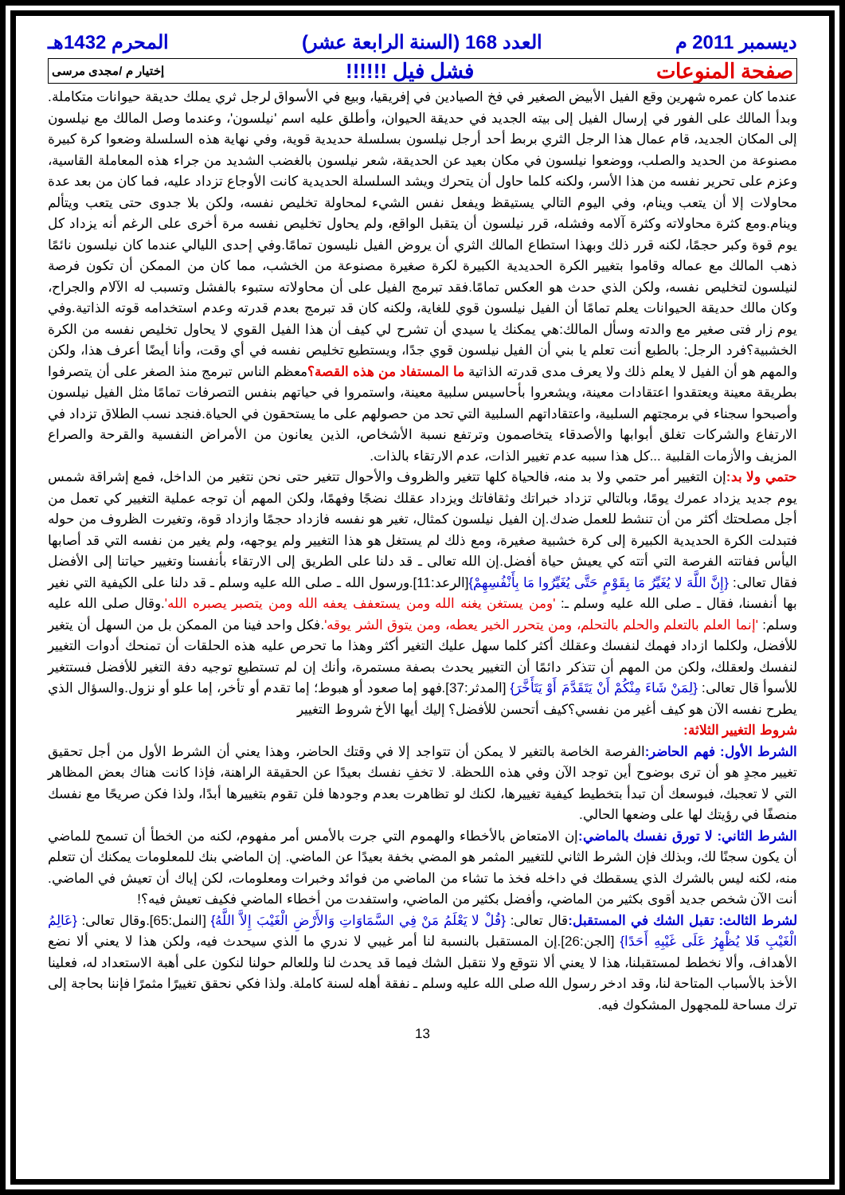ديسمبر 2011 م العدد 168 (السنة الرابعة عشر) المحرم 1432هـ
صفحة المنوعات فشل فيل !!!!!! إختيار م /مجدى مرسى
عندما كان عمره شهرين وقع الفيل الأبيض الصغير في فخ الصيادين في إفريقيا، وبيع في الأسواق لرجل ثري يملك حديقة حيوانات متكاملة. وبدأ المالك على الفور في إرسال الفيل إلى بيته الجديد في حديقة الحيوان، وأطلق عليه اسم 'نيلسون'، وعندما وصل المالك مع نيلسون إلى المكان الجديد، قام عمال هذا الرجل الثري بربط أحد أرجل نيلسون بسلسلة حديدية قوية، وفي نهاية هذه السلسلة وضعوا كرة كبيرة مصنوعة من الحديد والصلب، ووضعوا نيلسون في مكان بعيد عن الحديقة، شعر نيلسون بالغضب الشديد من جراء هذه المعاملة القاسية، وعزم على تحرير نفسه من هذا الأسر، ولكنه كلما حاول أن يتحرك ويشد السلسلة الحديدية كانت الأوجاع تزداد عليه، فما كان من بعد عدة محاولات إلا أن يتعب وينام، وفي اليوم التالي يستيقظ ويفعل نفس الشيء لمحاولة تخليص نفسه، ولكن بلا جدوى حتى يتعب ويتألم وينام.ومع كثرة محاولاته وكثرة آلامه وفشله، قرر نيلسون أن يتقبل الواقع، ولم يحاول تخليص نفسه مرة أخرى على الرغم أنه يزداد كل يوم قوة وكبر حجمًا، لكنه قرر ذلك وبهذا استطاع المالك الثري أن يروض الفيل نليسون تمامًا.وفي إحدى الليالي عندما كان نيلسون نائمًا ذهب المالك مع عماله وقاموا بتغيير الكرة الحديدية الكبيرة لكرة صغيرة مصنوعة من الخشب، مما كان من الممكن أن تكون فرصة لنيلسون لتخليص نفسه، ولكن الذي حدث هو العكس تمامًا.فقد تبرمج الفيل على أن محاولاته ستبوء بالفشل وتسبب له الآلام والجراح، وكان مالك حديقة الحيوانات يعلم تمامًا أن الفيل نيلسون قوي للغاية، ولكنه كان قد تبرمج بعدم قدرته وعدم استخدامه قوته الذاتية.وفي يوم زار فتى صغير مع والدته وسأل المالك:هي يمكنك يا سيدي أن تشرح لي كيف أن هذا الفيل القوي لا يحاول تخليص نفسه من الكرة الخشبية؟فرد الرجل: بالطبع أنت تعلم يا بني أن الفيل نيلسون قوي جدًا، ويستطيع تخليص نفسه في أي وقت، وأنا أيضًا أعرف هذا، ولكن والمهم هو أن الفيل لا يعلم ذلك ولا يعرف مدى قدرته الذاتية ما المستفاد من هذه القصة؟معظم الناس تبرمج منذ الصغر على أن يتصرفوا بطريقة معينة ويعتقدوا اعتقادات معينة، ويشعروا بأحاسيس سلبية معينة، واستمروا في حياتهم بنفس التصرفات تمامًا مثل الفيل نيلسون وأصبحوا سجناء في برمجتهم السلبية، واعتقاداتهم السلبية التي تحد من حصولهم على ما يستحقون في الحياة.فنجد نسب الطلاق تزداد في الارتفاع والشركات تغلق أبوابها والأصدقاء يتخاصمون وترتفع نسبة الأشخاص، الذين يعانون من الأمراض النفسية والقرحة والصراع المزيف والأزمات القلبية ...كل هذا سببه عدم تغيير الذات، عدم الارتقاء بالذات.
حتمي ولا بد: إن التغيير أمر حتمي ولا بد منه، فالحياة كلها تتغير والظروف والأحوال تتغير حتى نحن نتغير من الداخل، فمع إشراقة شمس يوم جديد يزداد عمرك يومًا، وبالتالي تزداد خبراتك وثقافاتك ويزداد عقلك نضجًا وفهمًا، ولكن المهم أن توجه عملية التغيير كي تعمل من أجل مصلحتك أكثر من أن تنشط للعمل ضدك.إن الفيل نيلسون كمثال، تغير هو نفسه فازداد حجمًا وازداد قوة، وتغيرت الظروف من حوله فتبدلت الكرة الحديدية الكبيرة إلى كرة خشبية صغيرة، ومع ذلك لم يستغل هو هذا التغيير ولم يوجهه، ولم يغير من نفسه التي قد أصابها اليأس ففاتته الفرصة التي أتته كي يعيش حياة أفضل.إن الله تعالى ـ قد دلنا على الطريق إلى الارتقاء بأنفسنا وتغيير حياتنا إلى الأفضل فقال تعالى: {إِنَّ اللَّهَ لا يُغَيِّرُ مَا بِقَوْمٍ حَتَّى يُغَيِّرُوا مَا بِأَنْفُسِهِمْ}[الرعد:11].ورسول الله ـ صلى الله عليه وسلم ـ قد دلنا على الكيفية التي نغير بها أنفسنا، فقال ـ صلى الله عليه وسلم ـ: 'ومن يستغن يغنه الله ومن يستعفف يعفه الله ومن يتصبر يصبره الله'.وقال صلى الله عليه وسلم: 'إنما العلم بالتعلم والحلم بالتحلم، ومن يتحرر الخير يعطه، ومن يتوق الشر يوقه'.فكل واحد فينا من الممكن بل من السهل أن يتغير للأفضل، ولكلما ازداد فهمك لنفسك وعقلك أكثر كلما سهل عليك التغير أكثر وهذا ما تحرص عليه هذه الحلقات أن تمنحك أدوات التغيير لنفسك ولعقلك، ولكن من المهم أن تتذكر دائمًا أن التغيير يحدث بصفة مستمرة، وأنك إن لم تستطيع توجيه دفة التغير للأفضل فستتغير للأسوأ قال تعالى: {لِمَنْ شَاءَ مِنْكُمْ أَنْ يَتَقَدَّمَ أَوْ يَتَأَخَّرَ} [المدثر:37].فهو إما صعود أو هبوط؛ إما تقدم أو تأخر، إما علو أو نزول.والسؤال الذي يطرح نفسه الآن هو كيف أغير من نفسي؟كيف أتحسن للأفضل؟ إليك أيها الأخ شروط التغيير
شروط التغيير الثلاثة:
الشرط الأول: فهم الحاضر: الفرصة الخاصة بالتغير لا يمكن أن تتواجد إلا في وقتك الحاضر، وهذا يعني أن الشرط الأول من أجل تحقيق تغيير مجدٍ هو أن ترى بوضوح أين توجد الآن وفي هذه اللحظة. لا تخفِ نفسك بعيدًا عن الحقيقة الراهنة، فإذا كانت هناك بعض المظاهر التي لا تعجبك، فبوسعك أن تبدأ بتخطيط كيفية تغييرها، لكنك لو تظاهرت بعدم وجودها فلن تقوم بتغييرها أبدًا، ولذا فكن صريحًا مع نفسك منصفًا في رؤيتك لها على وضعها الحالي.
الشرط الثاني: لا تورق نفسك بالماضي: إن الامتعاض بالأخطاء والهموم التي جرت بالأمس أمر مفهوم، لكنه من الخطأ أن تسمح للماضي أن يكون سجنًا لك، وبذلك فإن الشرط الثاني للتغيير المثمر هو المضي بخفة بعيدًا عن الماضي. إن الماضي بنك للمعلومات يمكنك أن تتعلم منه، لكنه ليس بالشرك الذي يسقطك في داخله فخذ ما تشاء من الماضي من فوائد وخبرات ومعلومات، لكن إياك أن تعيش في الماضي. أنت الآن شخص جديد أقوى بكثير من الماضي، وأفضل بكثير من الماضي، واستفدت من أخطاء الماضي فكيف تعيش فيه؟!
لشرط الثالث: تقبل الشك في المستقبل: قال تعالى: {قُلْ لا يَعْلَمُ مَنْ فِي السَّمَاوَاتِ وَالأَرْضِ الْغَيْبَ إِلاَّ اللَّهُ} [النمل:65].وقال تعالى: {عَالِمُ الْغَيْبِ فَلا يُظْهِرُ عَلَى غَيْبِهِ أَحَدًا} [الجن:26].إن المستقبل بالنسبة لنا أمر غيبي لا ندري ما الذي سيحدث فيه، ولكن هذا لا يعني ألا نضع الأهداف، وألا نخطط لمستقبلنا، هذا لا يعني ألا نتوقع ولا نتقبل الشك فيما قد يحدث لنا وللعالم حولنا لنكون على أهبة الاستعداد له، فعلينا الأخذ بالأسباب المتاحة لنا، وقد ادخر رسول الله صلى الله عليه وسلم ـ نفقة أهله لسنة كاملة. ولذا فكي نحقق تغييرًا مثمرًا فإننا بحاجة إلى ترك مساحة للمجهول المشكوك فيه.
13